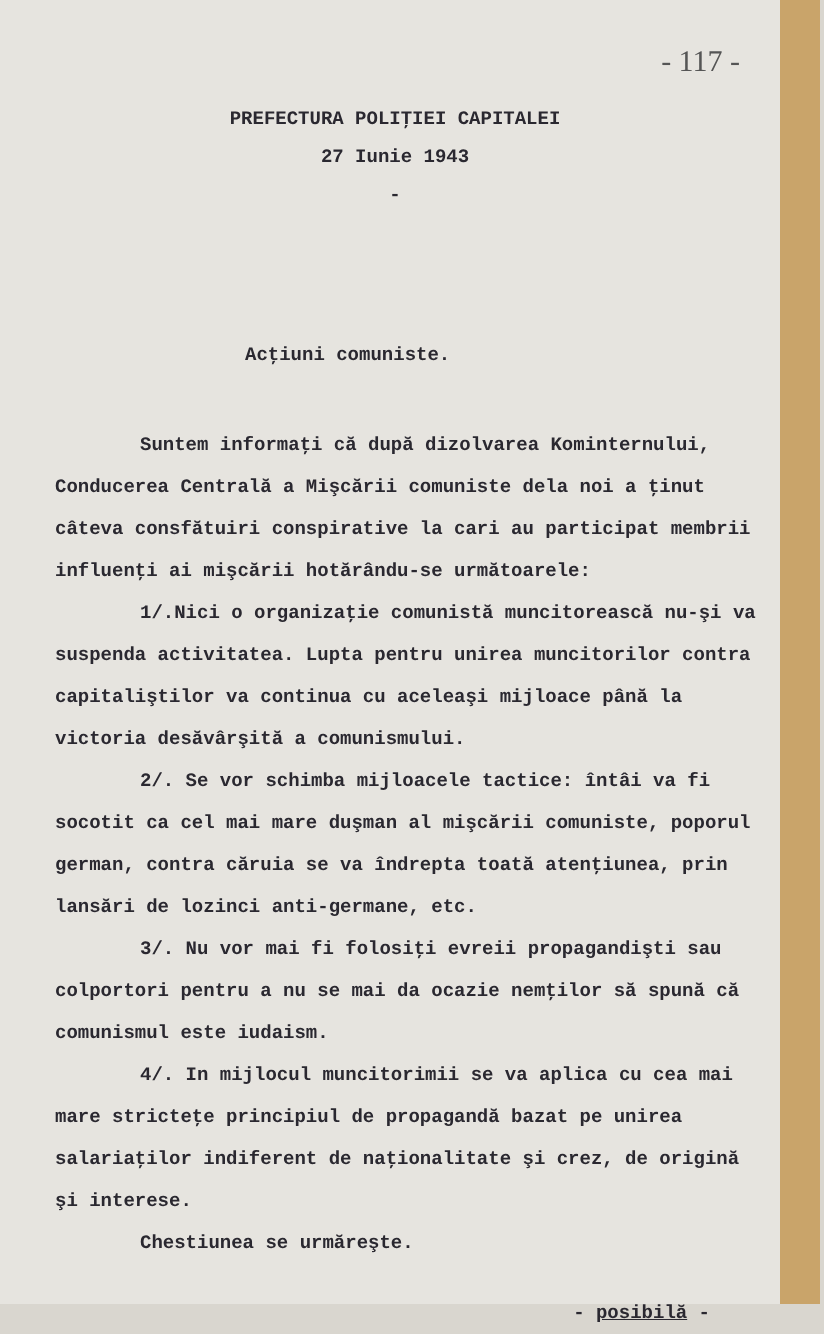- 117 -
PREFECTURA POLIŢIEI CAPITALEI
27 Iunie 1943
-
Acţiuni comuniste.
Suntem informaţi că după dizolvarea Kominternului, Conducerea Centrală a Mişcării comuniste dela noi a ţinut câteva consfătuiri conspirative la cari au participat membrii influenţi ai mişcării hotărându-se următoarele:
1/.Nici o organizaţie comunistă muncitorească nu-şi va suspenda activitatea. Lupta pentru unirea muncitorilor contra capitaliştilor va continua cu aceleaşi mijloace până la victoria desăvârşită a comunismului.
2/. Se vor schimba mijloacele tactice: întâi va fi socotit ca cel mai mare duşman al mişcării comuniste, poporul german, contra căruia se va îndrepta toată atenţiunea, prin lansări de lozinci anti-germane, etc.
3/. Nu vor mai fi folosiţi evreii propagandişti sau colportori pentru a nu se mai da ocazie nemţilor să spună că comunismul este iudaism.
4/. In mijlocul muncitorimii se va aplica cu cea mai mare stricteţe principiul de propagandă bazat pe unirea salariaţilor indiferent de naţionalitate şi crez, de origină şi interese.
Chestiunea se urmăreşte.
- posibilă -